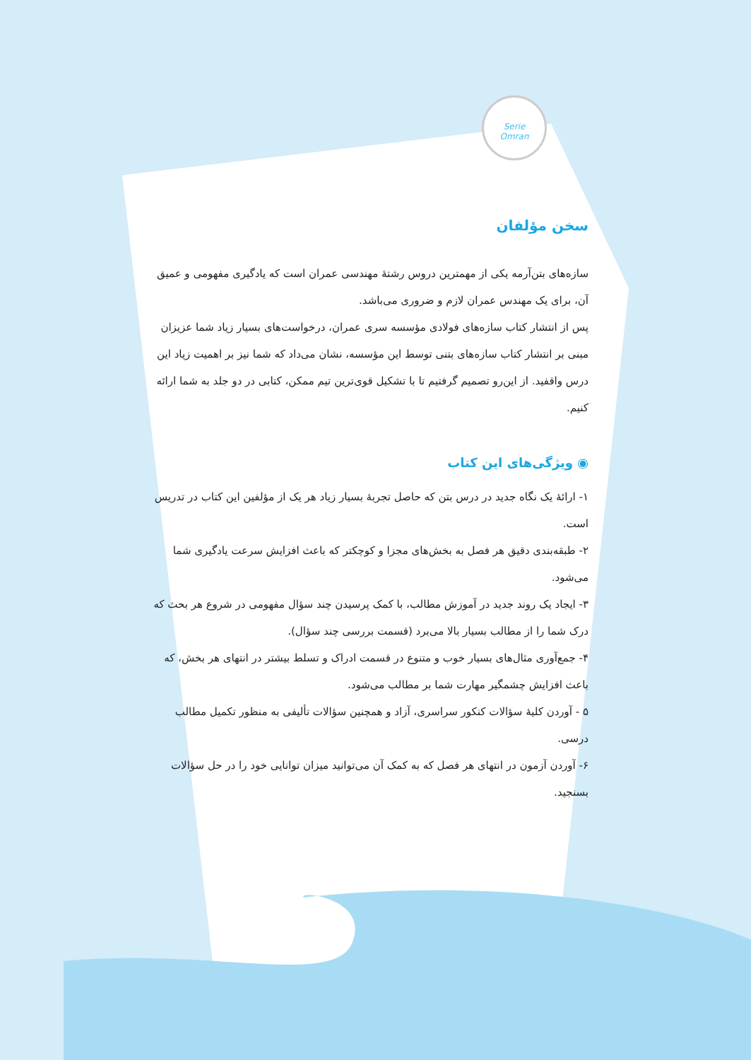Serie
Omran
سخن مؤلفان
سازه‌های بتن‌آرمه یکی از مهمترین دروس رشتهٔ مهندسی عمران است که یادگیری مفهومی و عمیق آن، برای یک مهندس عمران لازم و ضروری می‌باشد.
پس از انتشار کتاب سازه‌های فولادی مؤسسه سری عمران، درخواست‌های بسیار زیاد شما عزیزان مبنی بر انتشار کتاب سازه‌های بتنی توسط این مؤسسه، نشان می‌داد که شما نیز بر اهمیت زیاد این درس واقفید. از این‌رو تصمیم گرفتیم تا با تشکیل قوی‌ترین تیم ممکن، کتابی در دو جلد به شما ارائه کنیم.
◉ ویژگی‌های این کتاب
۱- ارائهٔ یک نگاه جدید در درس بتن که حاصل تجربهٔ بسیار زیاد هر یک از مؤلفین این کتاب در تدریس است.
۲- طبقه‌بندی دقیق هر فصل به بخش‌های مجزا و کوچکتر که باعث افزایش سرعت یادگیری شما می‌شود.
۳- ایجاد یک روند جدید در آموزش مطالب، با کمک پرسیدن چند سؤال مفهومی در شروع هر بحث که درک شما را از مطالب بسیار بالا می‌برد (قسمت بررسی چند سؤال).
۴- جمع‌آوری مثال‌های بسیار خوب و متنوع در قسمت ادراک و تسلط بیشتر در انتهای هر بخش، که باعث افزایش چشمگیر مهارت شما بر مطالب می‌شود.
۵ - آوردن کلیهٔ سؤالات کنکور سراسری، آزاد و همچنین سؤالات تألیفی به منظور تکمیل مطالب درسی.
۶- آوردن آزمون در انتهای هر فصل که به کمک آن می‌توانید میزان توانایی خود را در حل سؤالات بسنجید.